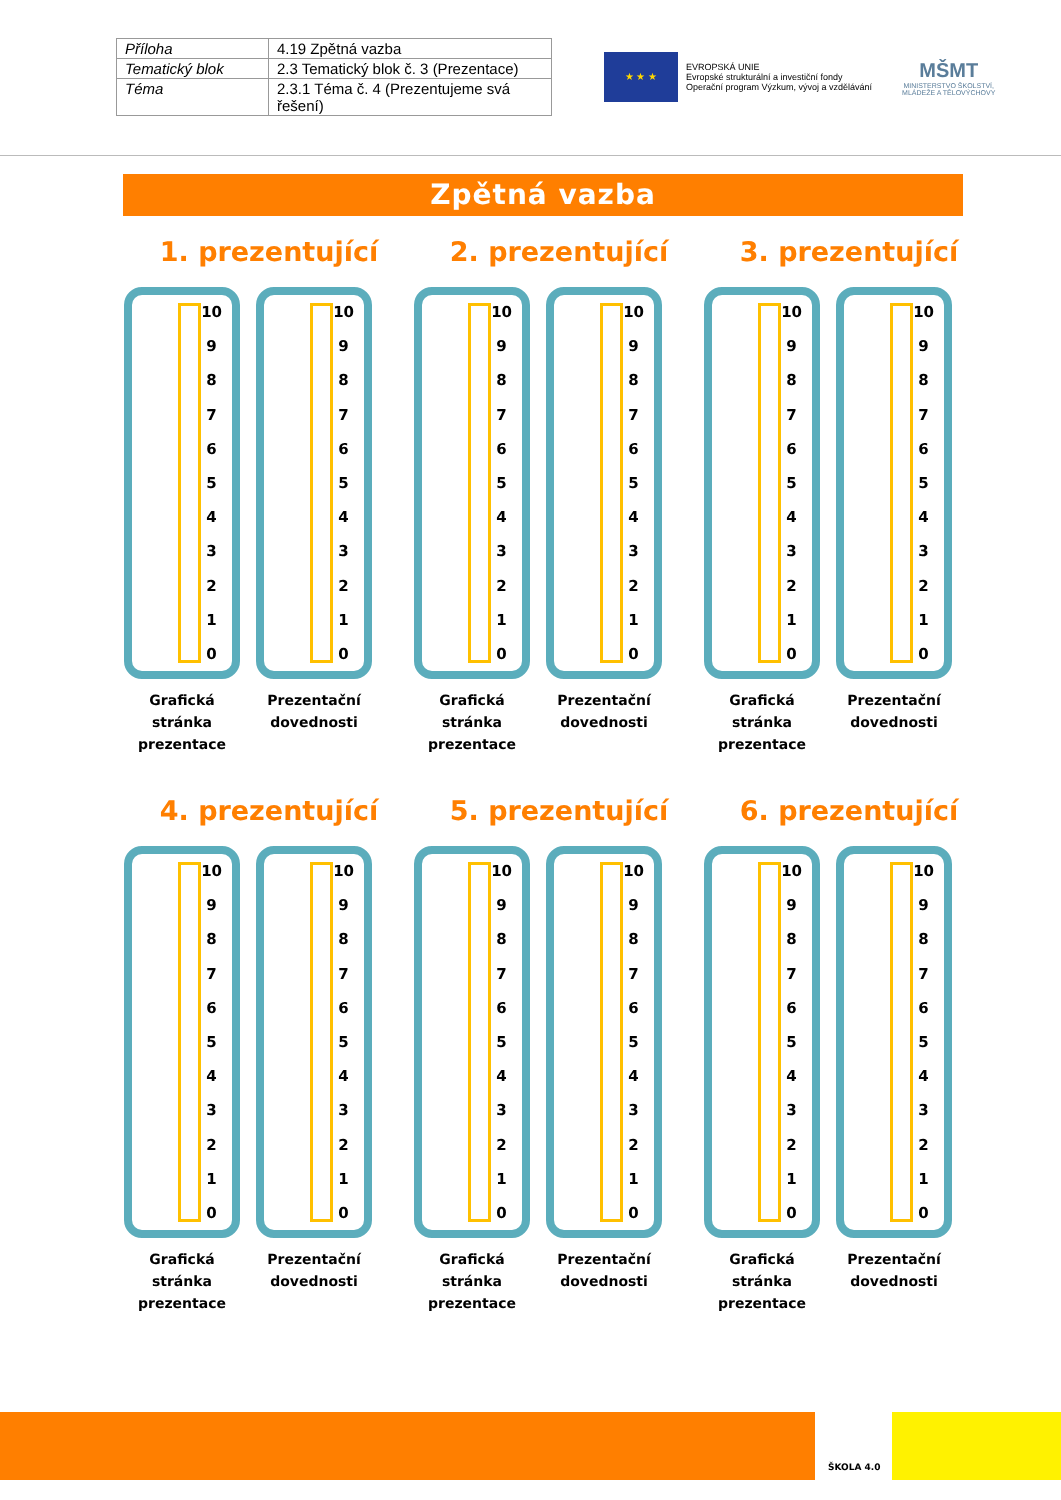| Příloha | 4.19 Zpětná vazba |
| Tematický blok | 2.3 Tematický blok č. 3 (Prezentace) |
| Téma | 2.3.1 Téma č. 4 (Prezentujeme svá řešení) |
★ ★ ★
EVROPSKÁ UNIE
Evropské strukturální a investiční fondy
Operační program Výzkum, vývoj a vzdělávání
MŠMT
MINISTERSTVO ŠKOLSTVÍ,
MLÁDEŽE A TĚLOVÝCHOVY
Zpětná vazba
1. prezentující
10
9876543210
Grafická stránka prezentace
10
9876543210
Prezentační dovednosti
2. prezentující
10
9876543210
Grafická stránka prezentace
10
9876543210
Prezentační dovednosti
3. prezentující
10
9876543210
Grafická stránka prezentace
10
9876543210
Prezentační dovednosti
4. prezentující
10
9876543210
Grafická stránka prezentace
10
9876543210
Prezentační dovednosti
5. prezentující
10
9876543210
Grafická stránka prezentace
10
9876543210
Prezentační dovednosti
6. prezentující
10
9876543210
Grafická stránka prezentace
10
9876543210
Prezentační dovednosti
ŠKOLA 4.0